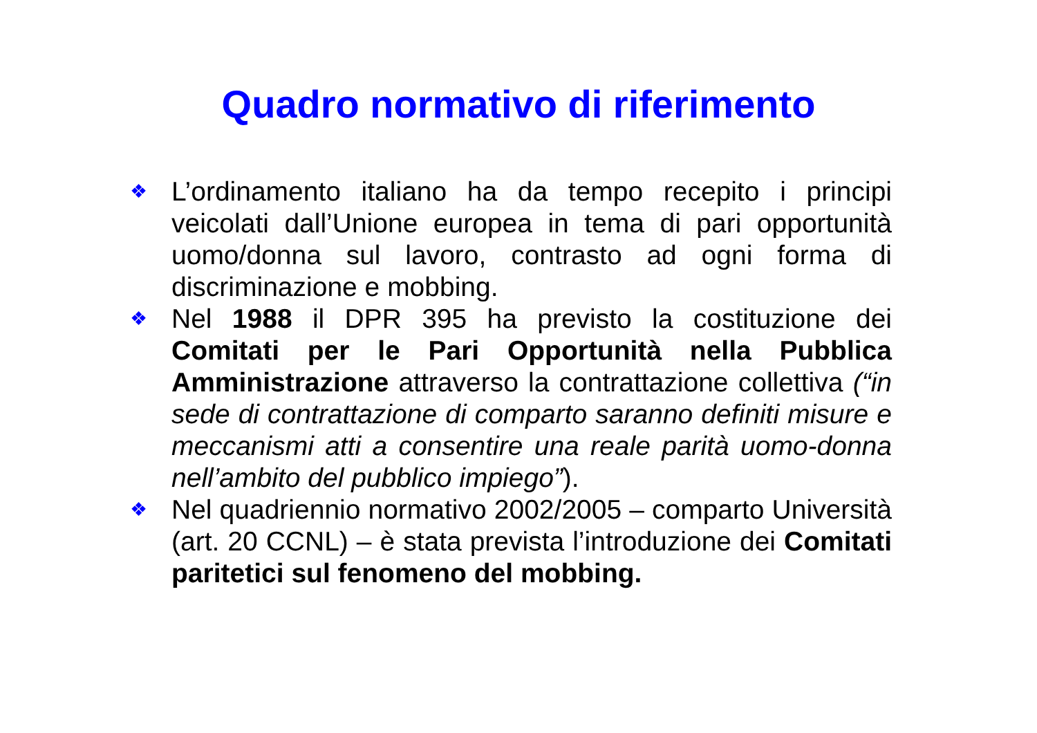Quadro normativo di riferimento
❖ L’ordinamento italiano ha da tempo recepito i principi veicolati dall’Unione europea in tema di pari opportunità uomo/donna sul lavoro, contrasto ad ogni forma di discriminazione e mobbing.
❖ Nel 1988 il DPR 395 ha previsto la costituzione dei Comitati per le Pari Opportunità nella Pubblica Amministrazione attraverso la contrattazione collettiva (“in sede di contrattazione di comparto saranno definiti misure e meccanismi atti a consentire una reale parità uomo-donna nell’ambito del pubblico impiego”).
❖ Nel quadriennio normativo 2002/2005 – comparto Università (art. 20 CCNL) – è stata prevista l’introduzione dei Comitati paritetici sul fenomeno del mobbing.